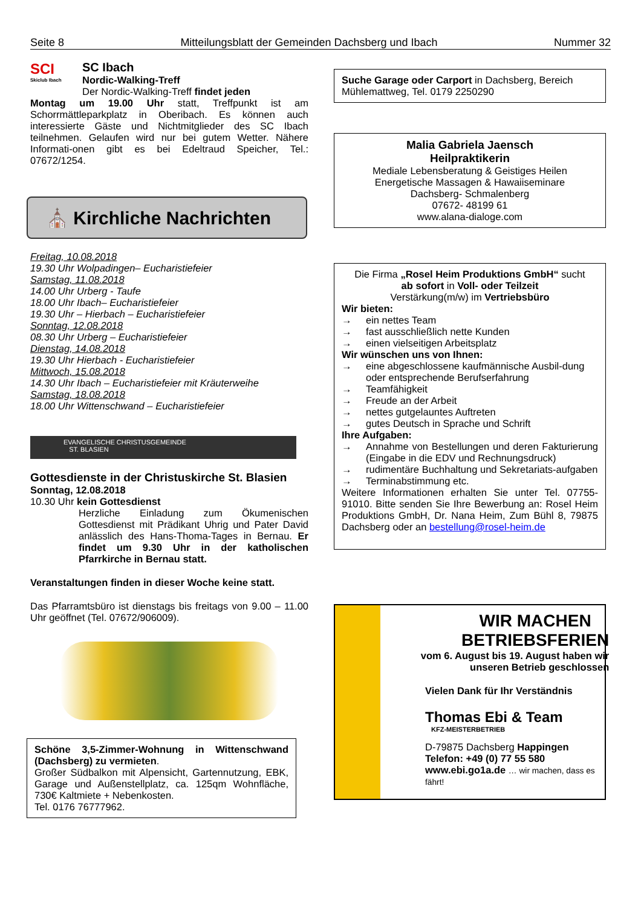Seite 8 Mitteilungsblatt der Gemeinden Dachsberg und Ibach Nummer 32
SCI
Skiclub Ibach
SC Ibach
Nordic-Walking-Treff
Der Nordic-Walking-Treff findet jeden
Montag um 19.00 Uhr statt, Treffpunkt ist am Schorrmättleparkplatz in Oberibach. Es können auch interessierte Gäste und Nichtmitglieder des SC Ibach teilnehmen. Gelaufen wird nur bei gutem Wetter. Nähere Informati-onen gibt es bei Edeltraud Speicher, Tel.: 07672/1254.
⛪ Kirchliche Nachrichten
Freitag, 10.08.2018
19.30 Uhr Wolpadingen– Eucharistiefeier
Samstag, 11.08.2018
14.00 Uhr Urberg - Taufe
18.00 Uhr Ibach– Eucharistiefeier
19.30 Uhr – Hierbach – Eucharistiefeier
Sonntag, 12.08.2018
08.30 Uhr Urberg – Eucharistiefeier
Dienstag, 14.08.2018
19.30 Uhr Hierbach - Eucharistiefeier
Mittwoch, 15.08.2018
14.30 Uhr Ibach – Eucharistiefeier mit Kräuterweihe
Samstag, 18.08.2018
18.00 Uhr Wittenschwand – Eucharistiefeier
EVANGELISCHE CHRISTUSGEMEINDE
ST. BLASIEN
Gottesdienste in der Christuskirche St. Blasien
Sonntag, 12.08.2018
10.30 Uhr kein Gottesdienst
Herzliche Einladung zum Ökumenischen Gottesdienst mit Prädikant Uhrig und Pater David anlässlich des Hans-Thoma-Tages in Bernau. Er findet um 9.30 Uhr in der katholischen Pfarrkirche in Bernau statt.
Veranstaltungen finden in dieser Woche keine statt.
Das Pfarramtsbüro ist dienstags bis freitags von 9.00 – 11.00 Uhr geöffnet (Tel. 07672/906009).
Schöne 3,5-Zimmer-Wohnung in Wittenschwand (Dachsberg) zu vermieten.
Großer Südbalkon mit Alpensicht, Gartennutzung, EBK, Garage und Außenstellplatz, ca. 125qm Wohnfläche, 730€ Kaltmiete + Nebenkosten.
Tel. 0176 76777962.
Suche Garage oder Carport in Dachsberg, Bereich Mühlemattweg, Tel. 0179 2250290
Malia Gabriela Jaensch
Heilpraktikerin
Mediale Lebensberatung & Geistiges Heilen
Energetische Massagen & Hawaiiseminare
Dachsberg- Schmalenberg
07672- 48199 61
www.alana-dialoge.com
Die Firma „Rosel Heim Produktions GmbH“ sucht
ab sofort in Voll- oder Teilzeit
Verstärkung(m/w) im Vertriebsbüro
Wir bieten:
→ ein nettes Team
→ fast ausschließlich nette Kunden
→ einen vielseitigen Arbeitsplatz
Wir wünschen uns von Ihnen:
→ eine abgeschlossene kaufmännische Ausbil-dung oder entsprechende Berufserfahrung
→ Teamfähigkeit
→ Freude an der Arbeit
→ nettes gutgelauntes Auftreten
→ gutes Deutsch in Sprache und Schrift
Ihre Aufgaben:
→ Annahme von Bestellungen und deren Fakturierung (Eingabe in die EDV und Rechnungsdruck)
→ rudimentäre Buchhaltung und Sekretariats-aufgaben
→ Terminabstimmung etc.
Weitere Informationen erhalten Sie unter Tel. 07755-91010. Bitte senden Sie Ihre Bewerbung an: Rosel Heim Produktions GmbH, Dr. Nana Heim, Zum Bühl 8, 79875 Dachsberg oder an bestellung@rosel-heim.de
WIR MACHEN BETRIEBSFERIEN
vom 6. August bis 19. August haben wir unseren Betrieb geschlossen
Vielen Dank für Ihr Verständnis
Thomas Ebi & Team
KFZ-MEISTERBETRIEB
D-79875 Dachsberg Happingen
Telefon: +49 (0) 77 55 580
www.ebi.go1a.de … wir machen, dass es fährt!